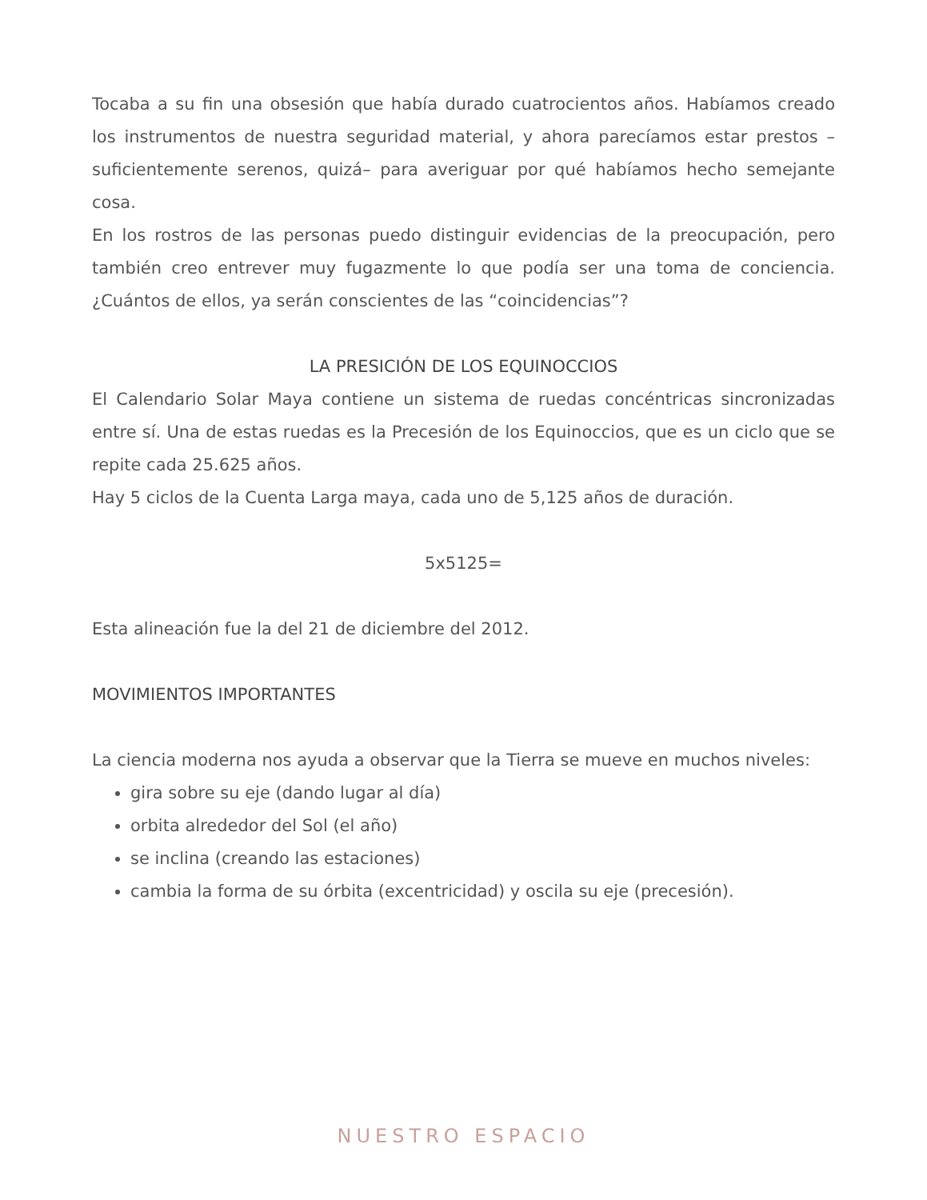Tocaba a su fin una obsesión que había durado cuatrocientos años. Habíamos creado los instrumentos de nuestra seguridad material, y ahora parecíamos estar prestos –suficientemente serenos, quizá– para averiguar por qué habíamos hecho semejante cosa.
En los rostros de las personas puedo distinguir evidencias de la preocupación, pero también creo entrever muy fugazmente lo que podía ser una toma de conciencia. ¿Cuántos de ellos, ya serán conscientes de las “coincidencias”?
LA PRESICIÓN DE LOS EQUINOCCIOS
El Calendario Solar Maya contiene un sistema de ruedas concéntricas sincronizadas entre sí. Una de estas ruedas es la Precesión de los Equinoccios, que es un ciclo que se repite cada 25.625 años.
Hay 5 ciclos de la Cuenta Larga maya, cada uno de 5,125 años de duración.
5x5125=
Esta alineación fue la del 21 de diciembre del 2012.
MOVIMIENTOS IMPORTANTES
La ciencia moderna nos ayuda a observar que la Tierra se mueve en muchos niveles:
gira sobre su eje (dando lugar al día)
orbita alrededor del Sol (el año)
se inclina (creando las estaciones)
cambia la forma de su órbita (excentricidad) y oscila su eje (precesión).
NUESTRO ESPACIO